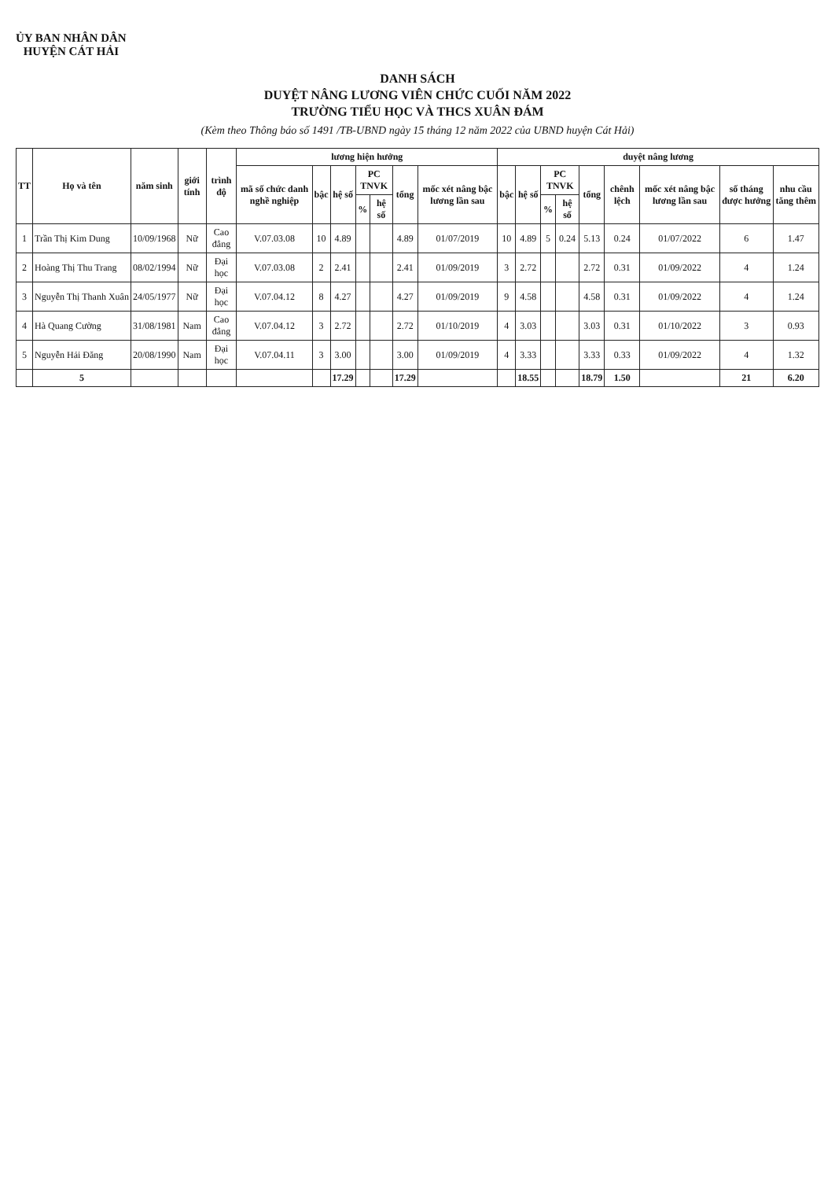ỦY BAN NHÂN DÂN
HUYỆN CÁT HẢI
DANH SÁCH
DUYỆT NÂNG LƯƠNG VIÊN CHỨC CUỐI NĂM 2022
TRƯỜNG TIỂU HỌC VÀ THCS XUÂN ĐÁM
(Kèm theo Thông báo số 1491 /TB-UBND ngày 15 tháng 12 năm 2022 của UBND huyện Cát Hải)
| TT | Họ và tên | năm sinh | giới tính | trình độ | lương hiện hưởng | | | | | | | duyệt nâng lương | | | | | | | | |
| --- | --- | --- | --- | --- | --- | --- | --- | --- | --- | --- | --- | --- | --- | --- | --- | --- | --- | --- | --- | --- |
| | | | | | mã số chức danh nghề nghiệp | bậc | hệ số | PC TNVK | | tổng | mốc xét nâng bậc lương lần sau | bậc | hệ số | PC TNVK | | tổng | chênh lệch | mốc xét nâng bậc lương lần sau | số tháng được hưởng | nhu cầu tăng thêm |
| | | | | | | | | % | hệ số | | | | | % | hệ số | | | | | |
| 1 | Trần Thị Kim Dung | 10/09/1968 | Nữ | Cao đẳng | V.07.03.08 | 10 | 4.89 | | | 4.89 | 01/07/2019 | 10 | 4.89 | 5 | 0.24 | 5.13 | 0.24 | 01/07/2022 | 6 | 1.47 |
| 2 | Hoàng Thị Thu Trang | 08/02/1994 | Nữ | Đại học | V.07.03.08 | 2 | 2.41 | | | 2.41 | 01/09/2019 | 3 | 2.72 | | | 2.72 | 0.31 | 01/09/2022 | 4 | 1.24 |
| 3 | Nguyễn Thị Thanh Xuân | 24/05/1977 | Nữ | Đại học | V.07.04.12 | 8 | 4.27 | | | 4.27 | 01/09/2019 | 9 | 4.58 | | | 4.58 | 0.31 | 01/09/2022 | 4 | 1.24 |
| 4 | Hà Quang Cường | 31/08/1981 | Nam | Cao đẳng | V.07.04.12 | 3 | 2.72 | | | 2.72 | 01/10/2019 | 4 | 3.03 | | | 3.03 | 0.31 | 01/10/2022 | 3 | 0.93 |
| 5 | Nguyễn Hải Đăng | 20/08/1990 | Nam | Đại học | V.07.04.11 | 3 | 3.00 | | | 3.00 | 01/09/2019 | 4 | 3.33 | | | 3.33 | 0.33 | 01/09/2022 | 4 | 1.32 |
| | 5 | | | | | | 17.29 | | | 17.29 | | | 18.55 | | | 18.79 | 1.50 | | 21 | 6.20 |